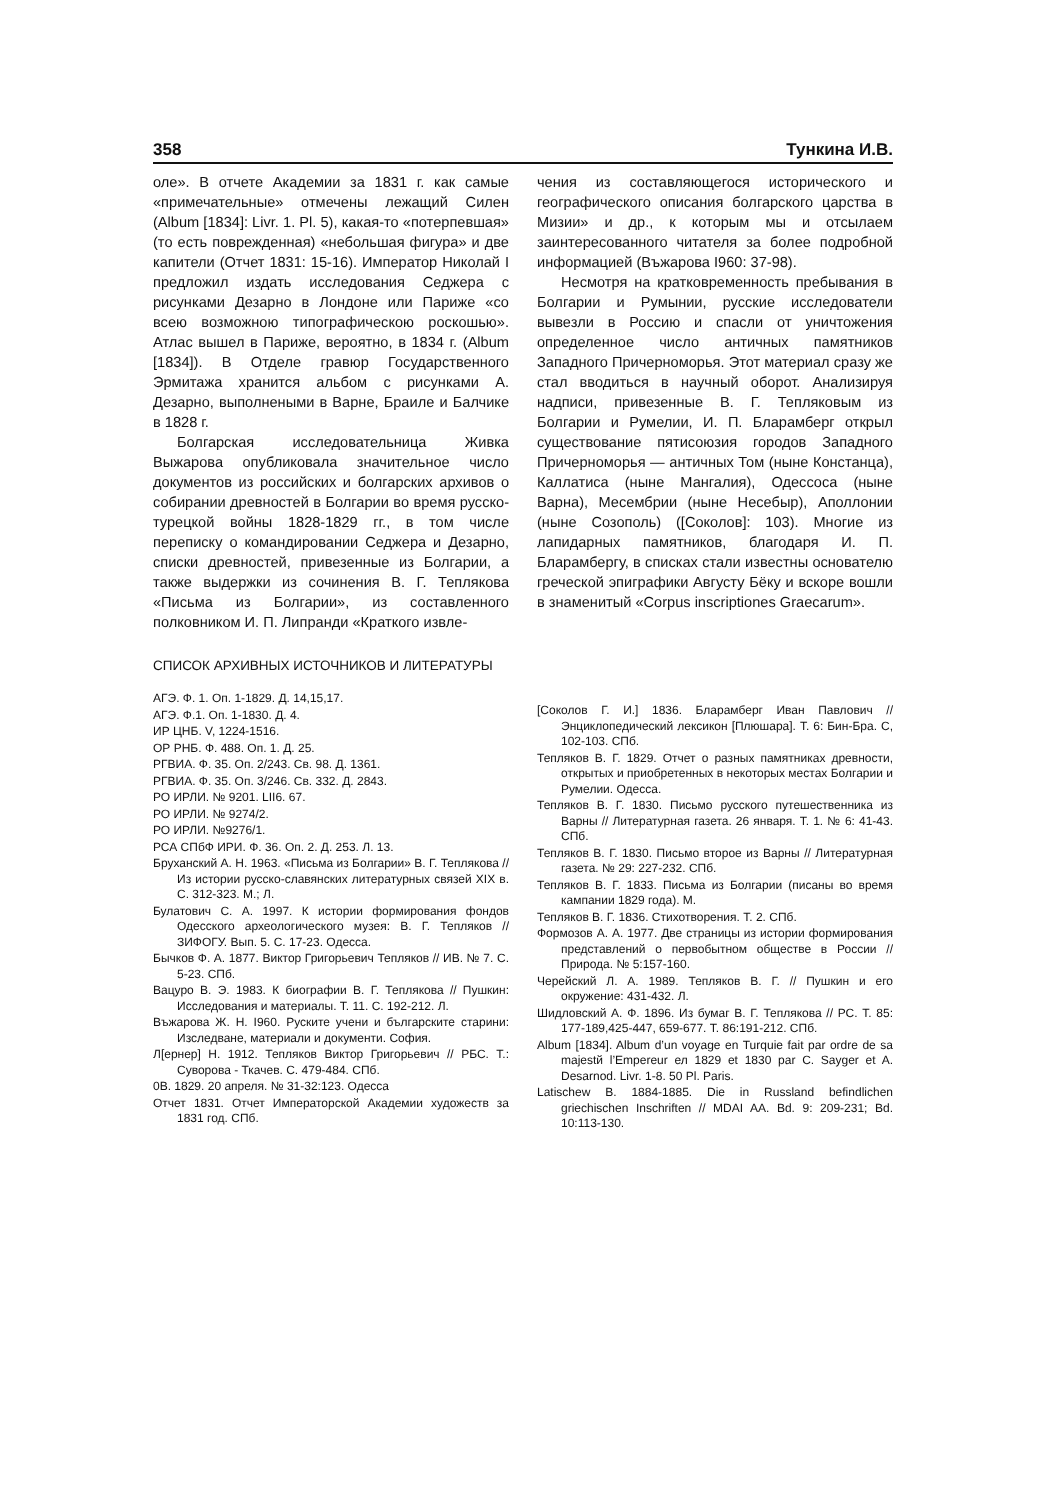358 Тункина И.В.
оле». В отчете Академии за 1831 г. как самые «примечательные» отмечены лежащий Силен (Album [1834]: Livr. 1. Pl. 5), какая-то «потерпевшая» (то есть поврежденная) «небольшая фигура» и две капители (Отчет 1831: 15-16). Император Николай I предложил издать исследования Седжера с рисунками Дезарно в Лондоне или Париже «со всею возможною типографическою роскошью». Атлас вышел в Париже, вероятно, в 1834 г. (Album [1834]). В Отделе гравюр Государственного Эрмитажа хранится альбом с рисунками А. Дезарно, выполнеными в Варне, Браиле и Балчике в 1828 г.
Болгарская исследовательница Живка Выжарова опубликовала значительное число документов из российских и болгарских архивов о собирании древностей в Болгарии во время русско-турецкой войны 1828-1829 гг., в том числе переписку о командировании Седжера и Дезарно, списки древностей, привезенные из Болгарии, а также выдержки из сочинения В. Г. Теплякова «Письма из Болгарии», из составленного полковником И. П. Липранди «Краткого извле-
чения из составляющегося исторического и географического описания болгарского царства в Мизии» и др., к которым мы и отсылаем заинтересованного читателя за более подробной информацией (Въжарова I960: 37-98).
Несмотря на кратковременность пребывания в Болгарии и Румынии, русские исследователи вывезли в Россию и спасли от уничтожения определенное число античных памятников Западного Причерноморья. Этот материал сразу же стал вводиться в научный оборот. Анализируя надписи, привезенные В. Г. Тепляковым из Болгарии и Румелии, И. П. Бларамберг открыл существование пятисоюзия городов Западного Причерноморья — античных Том (ныне Констанца), Каллатиса (ныне Мангалия), Одессоса (ныне Варна), Месембрии (ныне Несебыр), Аполлонии (ныне Созополь) ([Соколов]: 103). Многие из лапидарных памятников, благодаря И. П. Бларамбергу, в списках стали известны основателю греческой эпиграфики Августу Бёку и вскоре вошли в знаменитый «Corpus inscriptiones Graecarum».
СПИСОК АРХИВНЫХ ИСТОЧНИКОВ И ЛИТЕРАТУРЫ
АГЭ. Ф. 1. Оп. 1-1829. Д. 14,15,17.
АГЭ. Ф.1. Оп. 1-1830. Д. 4.
ИР ЦНБ. V, 1224-1516.
ОР РНБ. Ф. 488. Оп. 1. Д. 25.
РГВИА. Ф. 35. Оп. 2/243. Св. 98. Д. 1361.
РГВИА. Ф. 35. Оп. 3/246. Св. 332. Д. 2843.
РО ИРЛИ. № 9201. LII6. 67.
РО ИРЛИ. № 9274/2.
РО ИРЛИ. №9276/1.
РСА СПбФ ИРИ. Ф. 36. Оп. 2. Д. 253. Л. 13.
Бруханский А. Н. 1963. «Письма из Болгарии» В. Г. Теплякова // Из истории русско-славянских литературных связей XIX в. С. 312-323. М.; Л.
Булатович С. А. 1997. К истории формирования фондов Одесского археологического музея: В. Г. Тепляков // ЗИФОГУ. Вып. 5. С. 17-23. Одесса.
Бычков Ф. А. 1877. Виктор Григорьевич Тепляков // ИВ. № 7. С. 5-23. СПб.
Вацуро В. Э. 1983. К биографии В. Г. Теплякова // Пушкин: Исследования и материалы. Т. 11. С. 192-212. Л.
Въжарова Ж. Н. I960. Руските учени и българските старини: Изследване, материали и документи. София.
Л[ернер] Н. 1912. Тепляков Виктор Григорьевич // РБС. Т.: Суворова - Ткачев. С. 479-484. СПб.
0В. 1829. 20 апреля. № 31-32:123. Одесса
Отчет 1831. Отчет Императорской Академии художеств за 1831 год. СПб.
[Соколов Г. И.] 1836. Бларамберг Иван Павлович // Энциклопедический лексикон [Плюшара]. Т. 6: Бин-Бра. С, 102-103. СПб.
Тепляков В. Г. 1829. Отчет о разных памятниках древности, открытых и приобретенных в некоторых местах Болгарии и Румелии. Одесса.
Тепляков В. Г. 1830. Письмо русского путешественника из Варны // Литературная газета. 26 января. Т. 1. № 6: 41-43. СПб.
Тепляков В. Г. 1830. Письмо второе из Варны // Литературная газета. № 29: 227-232. СПб.
Тепляков В. Г. 1833. Письма из Болгарии (писаны во время кампании 1829 года). М.
Тепляков В. Г. 1836. Стихотворения. Т. 2. СПб.
Формозов А. А. 1977. Две страницы из истории формирования представлений о первобытном обществе в России // Природа. № 5:157-160.
Черейский Л. А. 1989. Тепляков В. Г. // Пушкин и его окружение: 431-432. Л.
Шидловский А. Ф. 1896. Из бумаг В. Г. Теплякова // РС. Т. 85: 177-189,425-447, 659-677. Т. 86:191-212. СПб.
Album [1834]. Album d’un voyage en Turquie fait par ordre de sa majestй l’Empereur ел 1829 et 1830 par C. Sayger et A. Desarnod. Livr. 1-8. 50 Pl. Paris.
Latischew B. 1884-1885. Die in Russland befindlichen griechischen Inschriften // MDAI AA. Bd. 9: 209-231; Bd. 10:113-130.